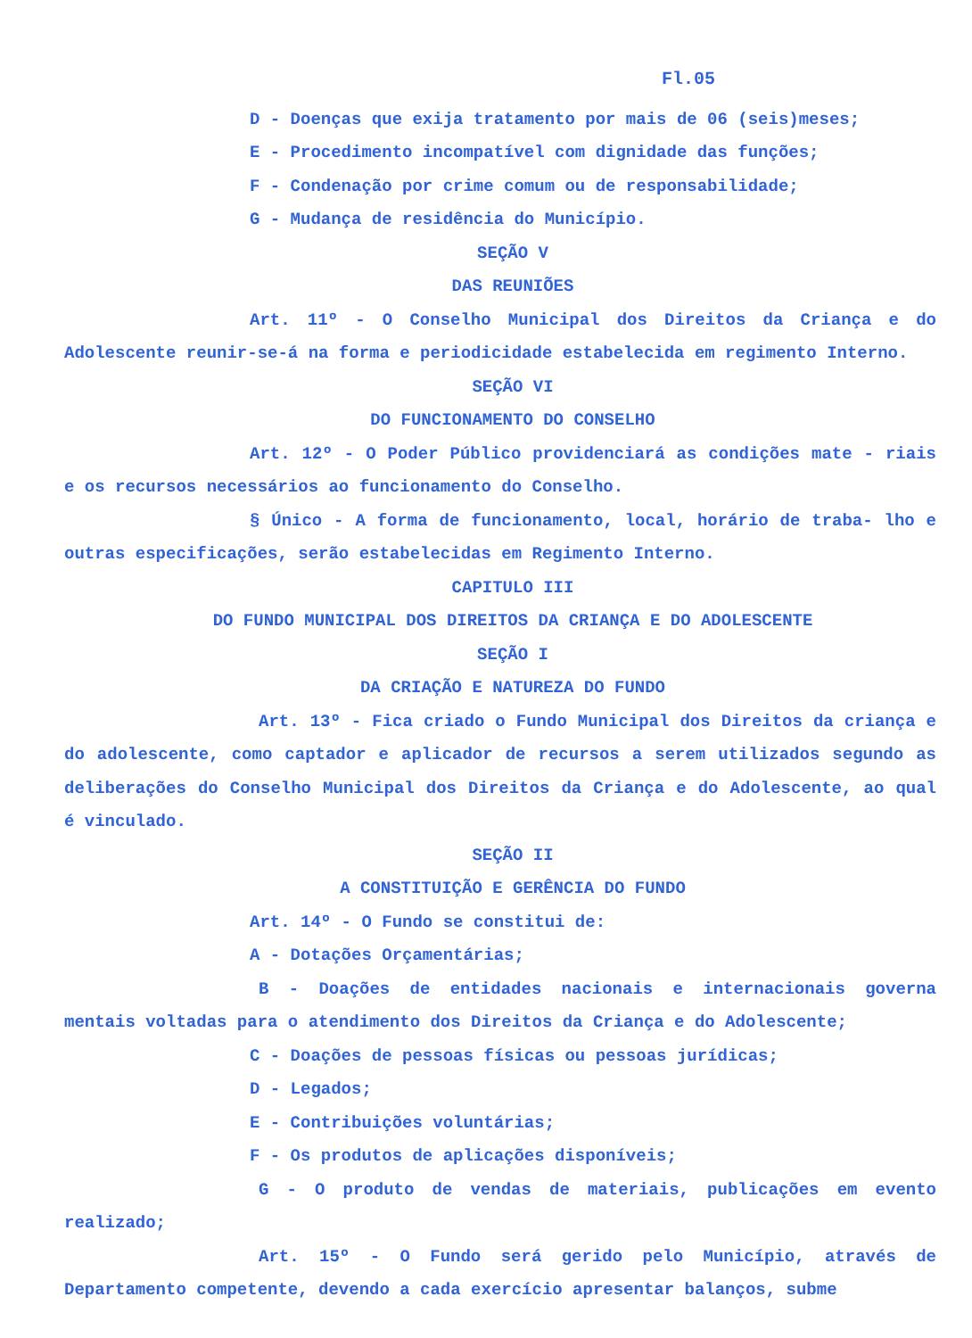Fl.05
D - Doenças que exija tratamento por mais de 06 (seis)meses;
E - Procedimento incompatível com dignidade das funções;
F - Condenação por crime comum ou de responsabilidade;
G - Mudança de residência do Município.
SEÇÃO V
DAS REUNIÕES
Art. 11º - O Conselho Municipal dos Direitos da Criança e do Adolescente reunir-se-á na forma e periodicidade estabelecida em regimento Interno.
SEÇÃO VI
DO FUNCIONAMENTO DO CONSELHO
Art. 12º - O Poder Público providenciará as condições mate - riais e os recursos necessários ao funcionamento do Conselho.
§ Único - A forma de funcionamento, local, horário de traba- lho e outras especificações, serão estabelecidas em Regimento Interno.
CAPITULO III
DO FUNDO MUNICIPAL DOS DIREITOS DA CRIANÇA E DO ADOLESCENTE
SEÇÃO I
DA CRIAÇÃO E NATUREZA DO FUNDO
Art. 13º - Fica criado o Fundo Municipal dos Direitos da criança e do adolescente, como captador e aplicador de recursos a serem utilizados segundo as deliberações do Conselho Municipal dos Direitos da Criança e do Adolescente, ao qual é vinculado.
SEÇÃO II
A CONSTITUIÇÃO E GERÊNCIA DO FUNDO
Art. 14º - O Fundo se constitui de:
A - Dotações Orçamentárias;
B - Doações de entidades nacionais e internacionais governa mentais voltadas para o atendimento dos Direitos da Criança e do Adolescente;
C - Doações de pessoas físicas ou pessoas jurídicas;
D - Legados;
E - Contribuições voluntárias;
F - Os produtos de aplicações disponíveis;
G - O produto de vendas de materiais, publicações em evento realizado;
Art. 15º - O Fundo será gerido pelo Município, através de Departamento competente, devendo a cada exercício apresentar balanços, subme